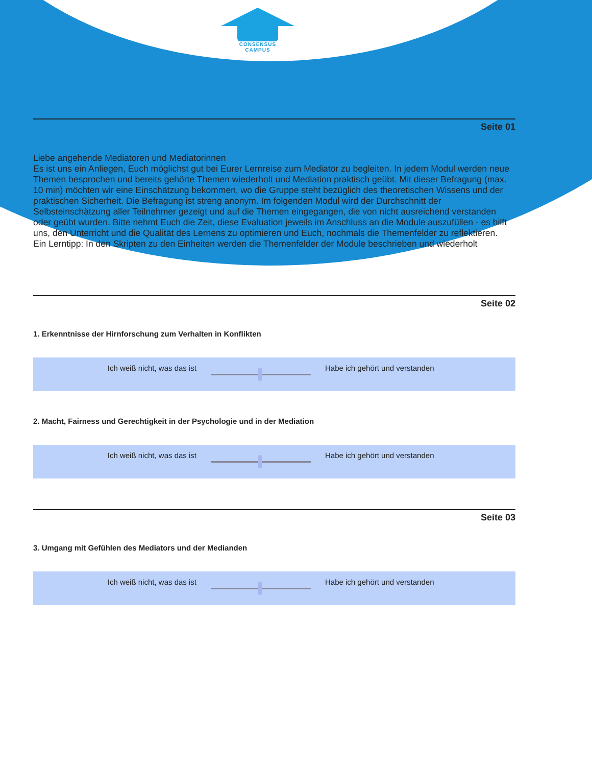CONSENSUS
CAMPUS
Seite 01
Liebe angehende Mediatoren und Mediatorinnen
Es ist uns ein Anliegen, Euch möglichst gut bei Eurer Lernreise zum Mediator zu begleiten. In jedem Modul werden neue Themen besprochen und bereits gehörte Themen wiederholt und Mediation praktisch geübt. Mit dieser Befragung (max. 10 min) möchten wir eine Einschätzung bekommen, wo die Gruppe steht bezüglich des theoretischen Wissens und der praktischen Sicherheit. Die Befragung ist streng anonym. Im folgenden Modul wird der Durchschnitt der Selbsteinschätzung aller Teilnehmer gezeigt und auf die Themen eingegangen, die von nicht ausreichend verstanden oder geübt wurden. Bitte nehmt Euch die Zeit, diese Evaluation jeweils im Anschluss an die Module auszufüllen - es hilft uns, den Unterricht und die Qualität des Lernens zu optimieren und Euch, nochmals die Themenfelder zu reflektieren.
Ein Lerntipp: In den Skripten zu den Einheiten werden die Themenfelder der Module beschrieben und wiederholt
Seite 02
1. Erkenntnisse der Hirnforschung zum Verhalten in Konflikten
Ich weiß nicht, was das ist Habe ich gehört und verstanden
2. Macht, Fairness und Gerechtigkeit in der Psychologie und in der Mediation
Ich weiß nicht, was das ist Habe ich gehört und verstanden
Seite 03
3. Umgang mit Gefühlen des Mediators und der Medianden
Ich weiß nicht, was das ist Habe ich gehört und verstanden